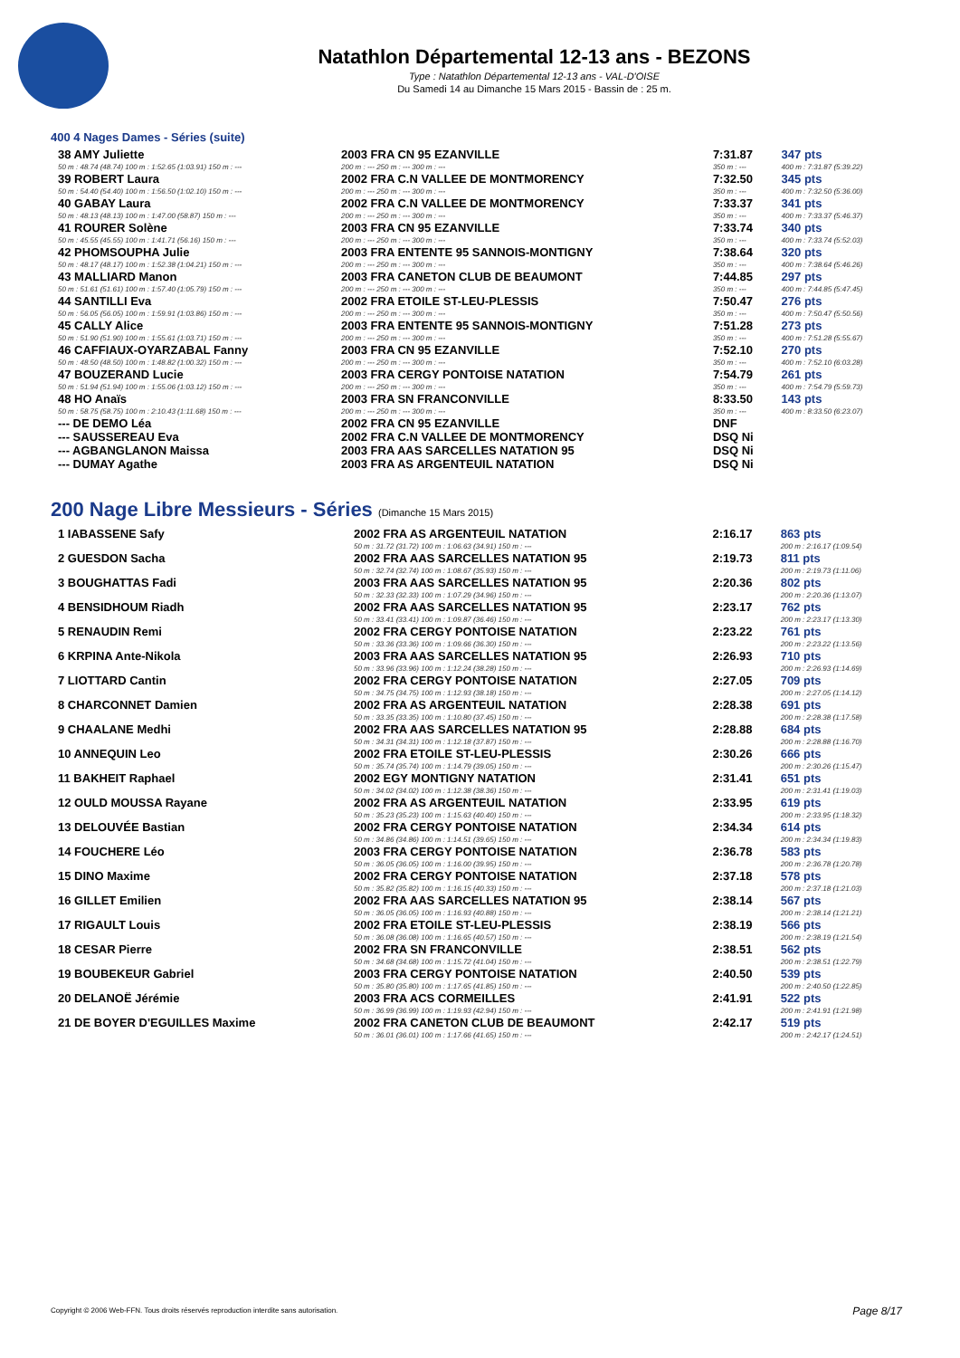Natathlon Départemental 12-13 ans - BEZONS
Type : Natathlon Départemental 12-13 ans - VAL-D'OISE
Du Samedi 14 au Dimanche 15 Mars 2015 - Bassin de : 25 m.
400 4 Nages Dames - Séries (suite)
| 38 AMY Juliette | 2003 FRA CN 95 EZANVILLE | 7:31.87 | 347 pts |
| 50 m : 48.74 (48.74) 100 m : 1:52.65 (1:03.91) 150 m : --- | 200 m : --- 250 m : --- 300 m : --- | 350 m : --- | 400 m : 7:31.87 (5:39.22) |
| 39 ROBERT Laura | 2002 FRA C.N VALLEE DE MONTMORENCY | 7:32.50 | 345 pts |
| 50 m : 54.40 (54.40) 100 m : 1:56.50 (1:02.10) 150 m : --- | 200 m : --- 250 m : --- 300 m : --- | 350 m : --- | 400 m : 7:32.50 (5:36.00) |
| 40 GABAY Laura | 2002 FRA C.N VALLEE DE MONTMORENCY | 7:33.37 | 341 pts |
| 50 m : 48.13 (48.13) 100 m : 1:47.00 (58.87) 150 m : --- | 200 m : --- 250 m : --- 300 m : --- | 350 m : --- | 400 m : 7:33.37 (5:46.37) |
| 41 ROURER Solène | 2003 FRA CN 95 EZANVILLE | 7:33.74 | 340 pts |
| 50 m : 45.55 (45.55) 100 m : 1:41.71 (56.16) 150 m : --- | 200 m : --- 250 m : --- 300 m : --- | 350 m : --- | 400 m : 7:33.74 (5:52.03) |
| 42 PHOMSOUPHA Julie | 2003 FRA ENTENTE 95 SANNOIS-MONTIGNY | 7:38.64 | 320 pts |
| 50 m : 48.17 (48.17) 100 m : 1:52.38 (1:04.21) 150 m : --- | 200 m : --- 250 m : --- 300 m : --- | 350 m : --- | 400 m : 7:38.64 (5:46.26) |
| 43 MALLIARD Manon | 2003 FRA CANETON CLUB DE BEAUMONT | 7:44.85 | 297 pts |
| 50 m : 51.61 (51.61) 100 m : 1:57.40 (1:05.79) 150 m : --- | 200 m : --- 250 m : --- 300 m : --- | 350 m : --- | 400 m : 7:44.85 (5:47.45) |
| 44 SANTILLI Eva | 2002 FRA ETOILE ST-LEU-PLESSIS | 7:50.47 | 276 pts |
| 50 m : 56.05 (56.05) 100 m : 1:59.91 (1:03.86) 150 m : --- | 200 m : --- 250 m : --- 300 m : --- | 350 m : --- | 400 m : 7:50.47 (5:50.56) |
| 45 CALLY Alice | 2003 FRA ENTENTE 95 SANNOIS-MONTIGNY | 7:51.28 | 273 pts |
| 50 m : 51.90 (51.90) 100 m : 1:55.61 (1:03.71) 150 m : --- | 200 m : --- 250 m : --- 300 m : --- | 350 m : --- | 400 m : 7:51.28 (5:55.67) |
| 46 CAFFIAUX-OYARZABAL Fanny | 2003 FRA CN 95 EZANVILLE | 7:52.10 | 270 pts |
| 50 m : 48.50 (48.50) 100 m : 1:48.82 (1:00.32) 150 m : --- | 200 m : --- 250 m : --- 300 m : --- | 350 m : --- | 400 m : 7:52.10 (6:03.28) |
| 47 BOUZERAND Lucie | 2003 FRA CERGY PONTOISE NATATION | 7:54.79 | 261 pts |
| 50 m : 51.94 (51.94) 100 m : 1:55.06 (1:03.12) 150 m : --- | 200 m : --- 250 m : --- 300 m : --- | 350 m : --- | 400 m : 7:54.79 (5:59.73) |
| 48 HO Anaïs | 2003 FRA SN FRANCONVILLE | 8:33.50 | 143 pts |
| 50 m : 58.75 (58.75) 100 m : 2:10.43 (1:11.68) 150 m : --- | 200 m : --- 250 m : --- 300 m : --- | 350 m : --- | 400 m : 8:33.50 (6:23.07) |
| --- DE DEMO Léa | 2002 FRA CN 95 EZANVILLE | DNF | |
| --- SAUSSEREAU Eva | 2002 FRA C.N VALLEE DE MONTMORENCY | DSQ Ni | |
| --- AGBANGLANON Maissa | 2003 FRA AAS SARCELLES NATATION 95 | DSQ Ni | |
| --- DUMAY Agathe | 2003 FRA AS ARGENTEUIL NATATION | DSQ Ni | |
200 Nage Libre Messieurs - Séries (Dimanche 15 Mars 2015)
| 1 IABASSENE Safy | 2002 FRA AS ARGENTEUIL NATATION | 2:16.17 | 863 pts |
| | 50 m : 31.72 (31.72) 100 m : 1:06.63 (34.91) 150 m : --- | | 200 m : 2:16.17 (1:09.54) |
| 2 GUESDON Sacha | 2002 FRA AAS SARCELLES NATATION 95 | 2:19.73 | 811 pts |
| | 50 m : 32.74 (32.74) 100 m : 1:08.67 (35.93) 150 m : --- | | 200 m : 2:19.73 (1:11.06) |
| 3 BOUGHATTAS Fadi | 2003 FRA AAS SARCELLES NATATION 95 | 2:20.36 | 802 pts |
| | 50 m : 32.33 (32.33) 100 m : 1:07.29 (34.96) 150 m : --- | | 200 m : 2:20.36 (1:13.07) |
| 4 BENSIDHOUM Riadh | 2002 FRA AAS SARCELLES NATATION 95 | 2:23.17 | 762 pts |
| | 50 m : 33.41 (33.41) 100 m : 1:09.87 (36.46) 150 m : --- | | 200 m : 2:23.17 (1:13.30) |
| 5 RENAUDIN Remi | 2002 FRA CERGY PONTOISE NATATION | 2:23.22 | 761 pts |
| | 50 m : 33.36 (33.36) 100 m : 1:09.66 (36.30) 150 m : --- | | 200 m : 2:23.22 (1:13.56) |
| 6 KRPINA Ante-Nikola | 2003 FRA AAS SARCELLES NATATION 95 | 2:26.93 | 710 pts |
| | 50 m : 33.96 (33.96) 100 m : 1:12.24 (38.28) 150 m : --- | | 200 m : 2:26.93 (1:14.69) |
| 7 LIOTTARD Cantin | 2002 FRA CERGY PONTOISE NATATION | 2:27.05 | 709 pts |
| | 50 m : 34.75 (34.75) 100 m : 1:12.93 (38.18) 150 m : --- | | 200 m : 2:27.05 (1:14.12) |
| 8 CHARCONNET Damien | 2002 FRA AS ARGENTEUIL NATATION | 2:28.38 | 691 pts |
| | 50 m : 33.35 (33.35) 100 m : 1:10.80 (37.45) 150 m : --- | | 200 m : 2:28.38 (1:17.58) |
| 9 CHAALANE Medhi | 2002 FRA AAS SARCELLES NATATION 95 | 2:28.88 | 684 pts |
| | 50 m : 34.31 (34.31) 100 m : 1:12.18 (37.87) 150 m : --- | | 200 m : 2:28.88 (1:16.70) |
| 10 ANNEQUIN Leo | 2002 FRA ETOILE ST-LEU-PLESSIS | 2:30.26 | 666 pts |
| | 50 m : 35.74 (35.74) 100 m : 1:14.79 (39.05) 150 m : --- | | 200 m : 2:30.26 (1:15.47) |
| 11 BAKHEIT Raphael | 2002 EGY MONTIGNY NATATION | 2:31.41 | 651 pts |
| | 50 m : 34.02 (34.02) 100 m : 1:12.38 (38.36) 150 m : --- | | 200 m : 2:31.41 (1:19.03) |
| 12 OULD MOUSSA Rayane | 2002 FRA AS ARGENTEUIL NATATION | 2:33.95 | 619 pts |
| | 50 m : 35.23 (35.23) 100 m : 1:15.63 (40.40) 150 m : --- | | 200 m : 2:33.95 (1:18.32) |
| 13 DELOUVÉE Bastian | 2002 FRA CERGY PONTOISE NATATION | 2:34.34 | 614 pts |
| | 50 m : 34.86 (34.86) 100 m : 1:14.51 (39.65) 150 m : --- | | 200 m : 2:34.34 (1:19.83) |
| 14 FOUCHERE Léo | 2003 FRA CERGY PONTOISE NATATION | 2:36.78 | 583 pts |
| | 50 m : 36.05 (36.05) 100 m : 1:16.00 (39.95) 150 m : --- | | 200 m : 2:36.78 (1:20.78) |
| 15 DINO Maxime | 2002 FRA CERGY PONTOISE NATATION | 2:37.18 | 578 pts |
| | 50 m : 35.82 (35.82) 100 m : 1:16.15 (40.33) 150 m : --- | | 200 m : 2:37.18 (1:21.03) |
| 16 GILLET Emilien | 2002 FRA AAS SARCELLES NATATION 95 | 2:38.14 | 567 pts |
| | 50 m : 36.05 (36.05) 100 m : 1:16.93 (40.88) 150 m : --- | | 200 m : 2:38.14 (1:21.21) |
| 17 RIGAULT Louis | 2002 FRA ETOILE ST-LEU-PLESSIS | 2:38.19 | 566 pts |
| | 50 m : 36.08 (36.08) 100 m : 1:16.65 (40.57) 150 m : --- | | 200 m : 2:38.19 (1:21.54) |
| 18 CESAR Pierre | 2002 FRA SN FRANCONVILLE | 2:38.51 | 562 pts |
| | 50 m : 34.68 (34.68) 100 m : 1:15.72 (41.04) 150 m : --- | | 200 m : 2:38.51 (1:22.79) |
| 19 BOUBEKEUR Gabriel | 2003 FRA CERGY PONTOISE NATATION | 2:40.50 | 539 pts |
| | 50 m : 35.80 (35.80) 100 m : 1:17.65 (41.85) 150 m : --- | | 200 m : 2:40.50 (1:22.85) |
| 20 DELANOË Jérémie | 2003 FRA ACS CORMEILLES | 2:41.91 | 522 pts |
| | 50 m : 36.99 (36.99) 100 m : 1:19.93 (42.94) 150 m : --- | | 200 m : 2:41.91 (1:21.98) |
| 21 DE BOYER D'EGUILLES Maxime | 2002 FRA CANETON CLUB DE BEAUMONT | 2:42.17 | 519 pts |
| | 50 m : 36.01 (36.01) 100 m : 1:17.66 (41.65) 150 m : --- | | 200 m : 2:42.17 (1:24.51) |
Copyright © 2006 Web-FFN. Tous droits réservés reproduction interdite sans autorisation.
Page 8/17